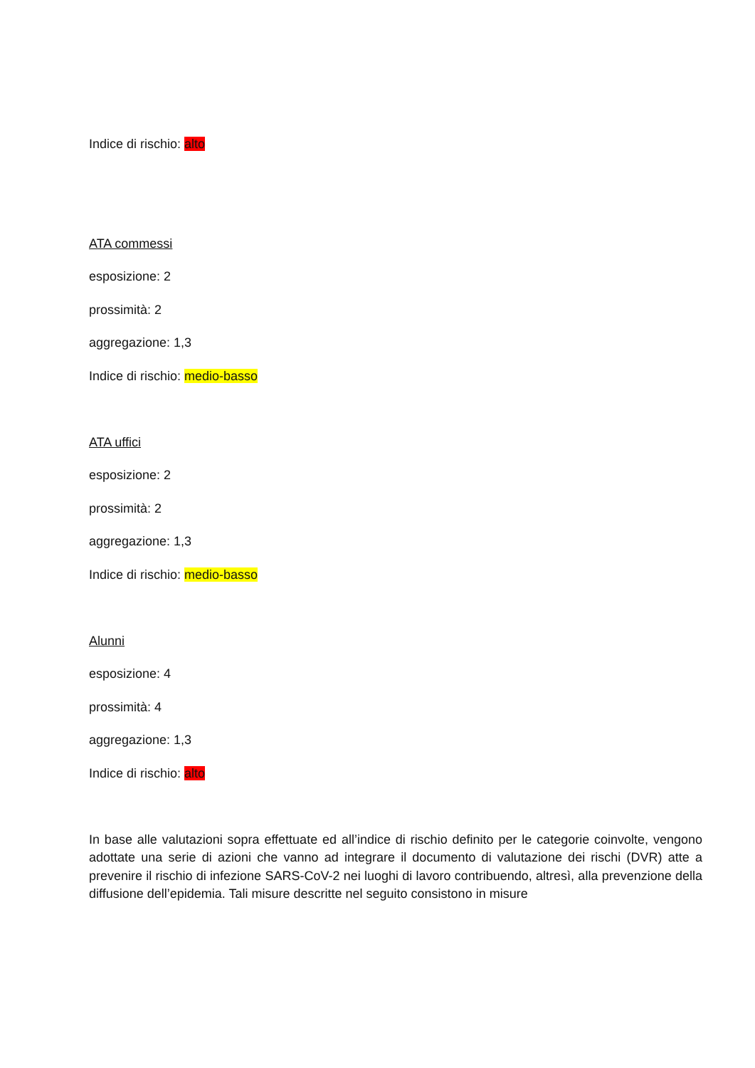Indice di rischio: alto
ATA commessi
esposizione: 2
prossimità: 2
aggregazione: 1,3
Indice di rischio: medio-basso
ATA uffici
esposizione: 2
prossimità: 2
aggregazione: 1,3
Indice di rischio: medio-basso
Alunni
esposizione: 4
prossimità: 4
aggregazione: 1,3
Indice di rischio: alto
In base alle valutazioni sopra effettuate ed all’indice di rischio definito per le categorie coinvolte, vengono adottate una serie di azioni che vanno ad integrare il documento di valutazione dei rischi (DVR) atte a prevenire il rischio di infezione SARS-CoV-2 nei luoghi di lavoro contribuendo, altresì, alla prevenzione della diffusione dell’epidemia. Tali misure descritte nel seguito consistono in misure